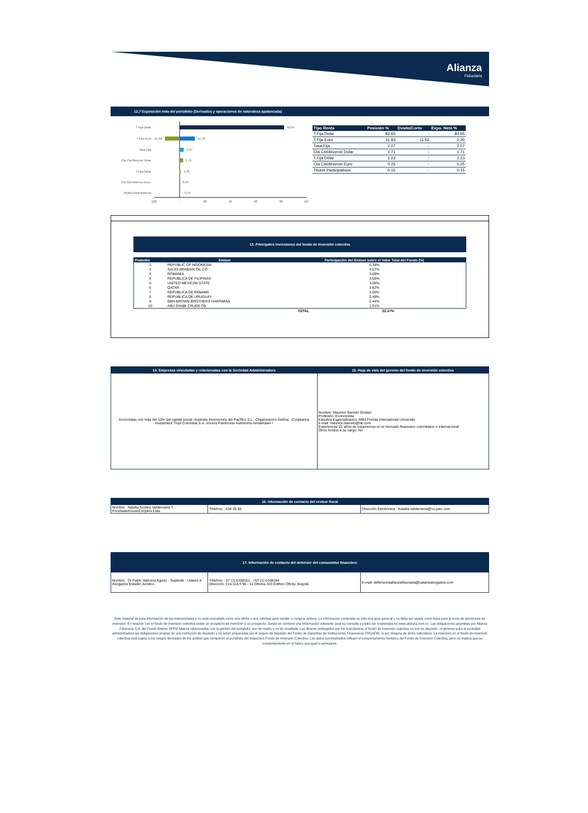Alianza
Fiduciaria
12.7 Exposición neta del portafolio (Derivados y operaciones de naturaleza apalancada)
T.Fija Dolar
82.65
T.Fija Euro
-11.62
11.93
Tasa Fija
2.07
Cta Cte/Ahorros Dolar
1.71
T.Fija Dólar
1.23
Cta Cte/Ahorros Euro-
0.25
Titulos Participativos
0.15
(20)
-
20
40
60
80
100
| Tipo Renta | Posición % | Dvado/Corto | Expo. Neta % |
| --- | --- | --- | --- |
| T.Fija Dolar | 82.65 | - | 82.65 |
| T.Fija Euro | 11.93 | - 11.62 | 0.30 |
| Tasa Fija | 2.07 | - | 2.07 |
| Cta Cte/Ahorros Dolar | 1.71 | - | 1.71 |
| T.Fija Dólar | 1.23 | - | 1.23 |
| Cta Cte/Ahorros Euro | 0.25 | - | 0.25 |
| Titulos Participativos | 0.15 | - | 0.15 |
13. Principales inversiones del fondo de inversión colectiva
| Posición | Emisor | Participación del Emisor sobre el Valor Total del Fondo (%) |
| --- | --- | --- |
| 1 | REPUBLIC OF INDONESIA | 5.34% |
| 2 | SAUDI ARABIAN OIL CO | 4.57% |
| 3 | ROMANIA | 3.69% |
| 4 | REPUBLICA DE FILIPINAS | 3.56% |
| 5 | UNITED MEXICAN STATE | 3.06% |
| 6 | QATAR | 2.82% |
| 7 | REPUBLICA DE PANAMA | 2.50% |
| 8 | REPUBLICA DE URUGUAY | 2.48% |
| 9 | BBH-BROWN BROTHERS HARRIMAN | 2.44% |
| 10 | ABU DHABI CRUDE OIL | 1.91% |
| | TOTAL | 32.37% |
| 14. Empresas vinculadas y relacionadas con la Sociedad Administradora | 15. Hoja de vida del gerente del fondo de inversión colectiva |
| --- | --- |
| Accionistas con más del 10% del capital social:-Australis Inversiones del Pacífico S.L. -Organización Delima. -Corpbanca Investment Trust Colombia S.A. Vocera Patrimonio Autónomo Amsterdam I | Nombre: Mauricio Barreto Giraldo Profesión: Economista Estudios Especializados: MBA Florida International University e-mail: mauricio.barreto@nb.com Experiencia: 22 años de experiencia en el mercado financiero colombiano e internacional Otros fondos a su cargo: No |
| 16. Información de contacto del revisor fiscal | | |
| --- | --- | --- |
| Nombre : Natalia Andrea Valderrama T - PricewaterhouseCoopers Ltda. | Télefono : 634 05 55 | Dirección Electrónica : Natalia.valderrama@co.pwc.com |
| 17. Información de contacto del defensor del consumidor financiero | | |
| --- | --- | --- |
| Nombre : Dr Pablo Valencia Agudo - Suplente - Ustariz & Abogados Estudio Jurídico | Télefono : 57 (1) 6108161 - +57 (1) 6108164 Dirección: Cra 11A # 96 - 51 Oficina 203 Edificio Oficity, Bogotá | E-mail :defensoriaalianzafiduciaria@ustarizabogados.com |
Este material es para información de los inversionistas y no está concebido como una oferta o una solicitud para vender o comprar activos. La información contenida es sólo una guía general y no debe ser usada como base para la toma de decisiones de inversión. En relación con el fondo de inversión colectiva existe un prospecto de inversión y un prospecto, donde se contiene una información relevante para su consulta y podrá ser examinada en www.alianza.com.co. Las obligaciones asumidas por Alianza Fiduciaria S.A. del Fondo Abierto SPPM Alianza relacionadas con la gestión del portafolio, son de medio y no de resultado. Los dineros entregados por los suscriptores al fondo de inversión colectiva no son un depósito, ni generan para la sociedad administradora las obligaciones propias de una institución de depósito y no están amparadas por el seguro de depósito del Fondo de Garantías de Instituciones Financieras FOGAFIN, ni por ninguno de dicha naturaleza. La inversión en el fondo de inversión colectiva está sujeta a los riesgos derivados de los activos que componen el portafolio del respectivo Fondo de Inversión Colectiva. Los datos suministrados reflejan el comportamiento histórico del Fondo de Inversión Colectiva, pero no implica que su comportamiento en el futuro sea igual o semejante.